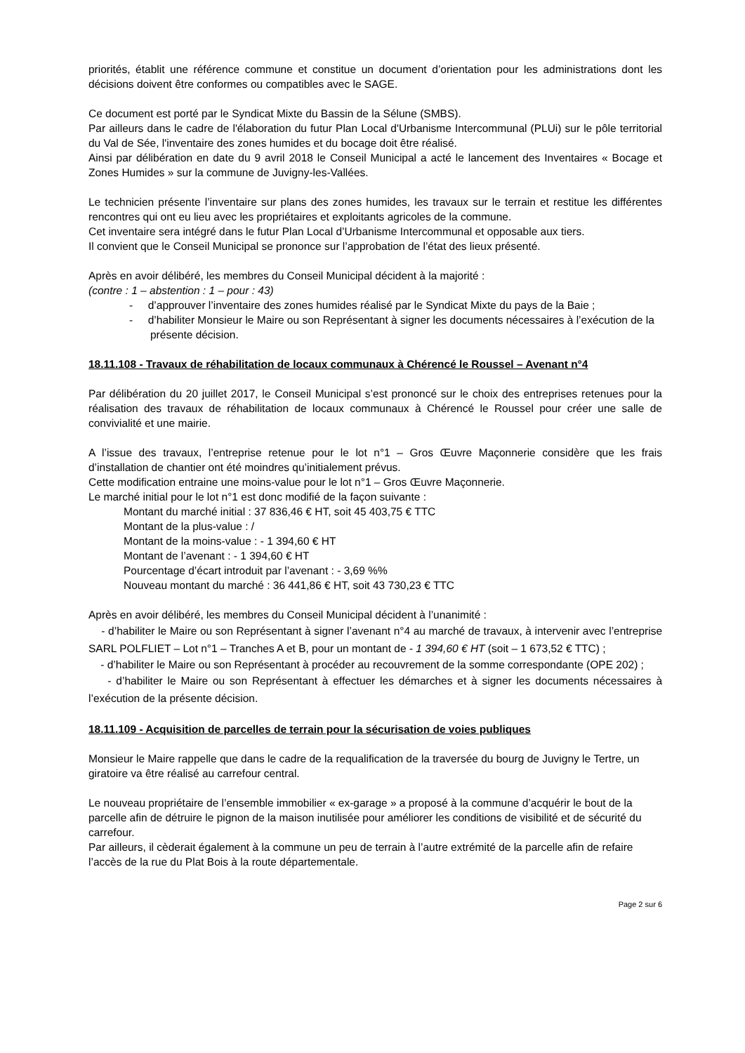priorités, établit une référence commune et constitue un document d’orientation pour les administrations dont les décisions doivent être conformes ou compatibles avec le SAGE.
Ce document est porté par le Syndicat Mixte du Bassin de la Sélune (SMBS).
Par ailleurs dans le cadre de l'élaboration du futur Plan Local d'Urbanisme Intercommunal (PLUi) sur le pôle territorial du Val de Sée, l'inventaire des zones humides et du bocage doit être réalisé.
Ainsi par délibération en date du 9 avril 2018 le Conseil Municipal a acté le lancement des Inventaires « Bocage et Zones Humides » sur la commune de Juvigny-les-Vallées.
Le technicien présente l’inventaire sur plans des zones humides, les travaux sur le terrain et restitue les différentes rencontres qui ont eu lieu avec les propriétaires et exploitants agricoles de la commune.
Cet inventaire sera intégré dans le futur Plan Local d’Urbanisme Intercommunal et opposable aux tiers.
Il convient que le Conseil Municipal se prononce sur l’approbation de l’état des lieux présenté.
Après en avoir délibéré, les membres du Conseil Municipal décident à la majorité :
(contre : 1 – abstention : 1 – pour : 43)
- d’approuver l’inventaire des zones humides réalisé par le Syndicat Mixte du pays de la Baie ;
- d’habiliter Monsieur le Maire ou son Représentant à signer les documents nécessaires à l’exécution de la présente décision.
18.11.108 - Travaux de réhabilitation de locaux communaux à Chérencé le Roussel – Avenant n°4
Par délibération du 20 juillet 2017, le Conseil Municipal s’est prononcé sur le choix des entreprises retenues pour la réalisation des travaux de réhabilitation de locaux communaux à Chérencé le Roussel pour créer une salle de convivialité et une mairie.
A l’issue des travaux, l’entreprise retenue pour le lot n°1 – Gros Œuvre Maçonnerie considère que les frais d’installation de chantier ont été moindres qu’initialement prévus.
Cette modification entraine une moins-value pour le lot n°1 – Gros Œuvre Maçonnerie.
Le marché initial pour le lot n°1 est donc modifié de la façon suivante :
Montant du marché initial : 37 836,46 € HT, soit 45 403,75 € TTC
Montant de la plus-value : /
Montant de la moins-value : - 1 394,60 € HT
Montant de l’avenant : - 1 394,60 € HT
Pourcentage d’écart introduit par l’avenant : - 3,69 %%
Nouveau montant du marché : 36 441,86 € HT, soit 43 730,23 € TTC
Après en avoir délibéré, les membres du Conseil Municipal décident à l’unanimité :
- d’habiliter le Maire ou son Représentant à signer l’avenant n°4 au marché de travaux, à intervenir avec l’entreprise SARL POLFLIET – Lot n°1 – Tranches A et B, pour un montant de - 1 394,60 € HT (soit – 1 673,52 € TTC) ;
- d’habiliter le Maire ou son Représentant à procéder au recouvrement de la somme correspondante (OPE 202) ;
- d’habiliter le Maire ou son Représentant à effectuer les démarches et à signer les documents nécessaires à l’exécution de la présente décision.
18.11.109 - Acquisition de parcelles de terrain pour la sécurisation de voies publiques
Monsieur le Maire rappelle que dans le cadre de la requalification de la traversée du bourg de Juvigny le Tertre, un giratoire va être réalisé au carrefour central.
Le nouveau propriétaire de l’ensemble immobilier « ex-garage » a proposé à la commune d’acquérir le bout de la parcelle afin de détruire le pignon de la maison inutilisée pour améliorer les conditions de visibilité et de sécurité du carrefour.
Par ailleurs, il cèderait également à la commune un peu de terrain à l’autre extrémité de la parcelle afin de refaire l’accès de la rue du Plat Bois à la route départementale.
Page 2 sur 6